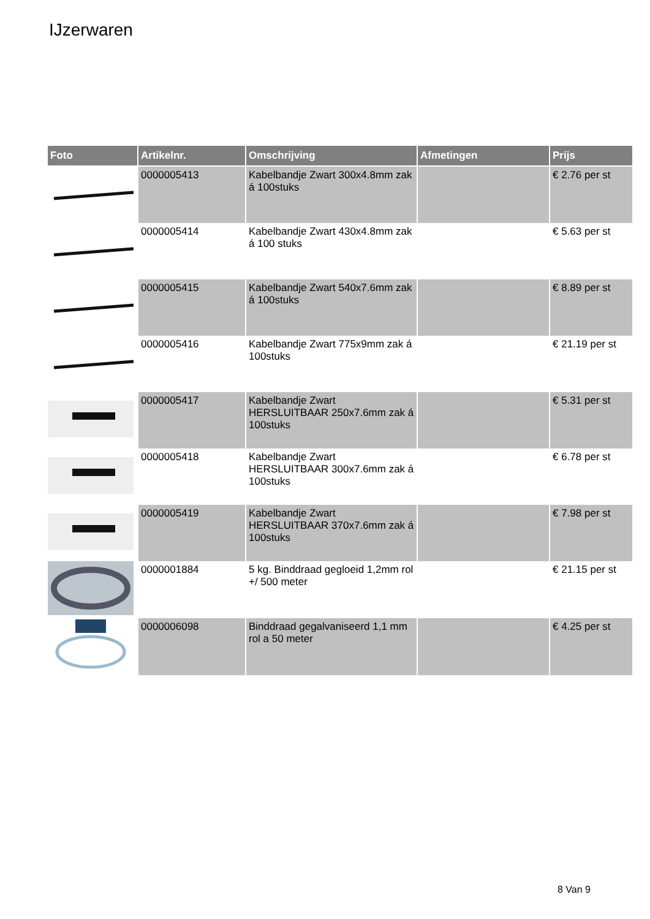IJzerwaren
| Foto | Artikelnr. | Omschrijving | Afmetingen | Prijs |
| --- | --- | --- | --- | --- |
| | 0000005413 | Kabelbandje Zwart 300x4.8mm zak á 100stuks | | € 2.76 per st |
| | 0000005414 | Kabelbandje Zwart 430x4.8mm zak á 100 stuks | | € 5.63 per st |
| | 0000005415 | Kabelbandje Zwart 540x7.6mm zak á 100stuks | | € 8.89 per st |
| | 0000005416 | Kabelbandje Zwart 775x9mm zak á 100stuks | | € 21.19 per st |
| | 0000005417 | Kabelbandje Zwart HERSLUITBAAR 250x7.6mm zak á 100stuks | | € 5.31 per st |
| | 0000005418 | Kabelbandje Zwart HERSLUITBAAR 300x7.6mm zak á 100stuks | | € 6.78 per st |
| | 0000005419 | Kabelbandje Zwart HERSLUITBAAR 370x7.6mm zak á 100stuks | | € 7.98 per st |
| | 0000001884 | 5 kg. Binddraad gegloeid 1,2mm rol +/ 500 meter | | € 21.15 per st |
| | 0000006098 | Binddraad gegalvaniseerd 1,1 mm rol a 50 meter | | € 4.25 per st |
8 Van 9